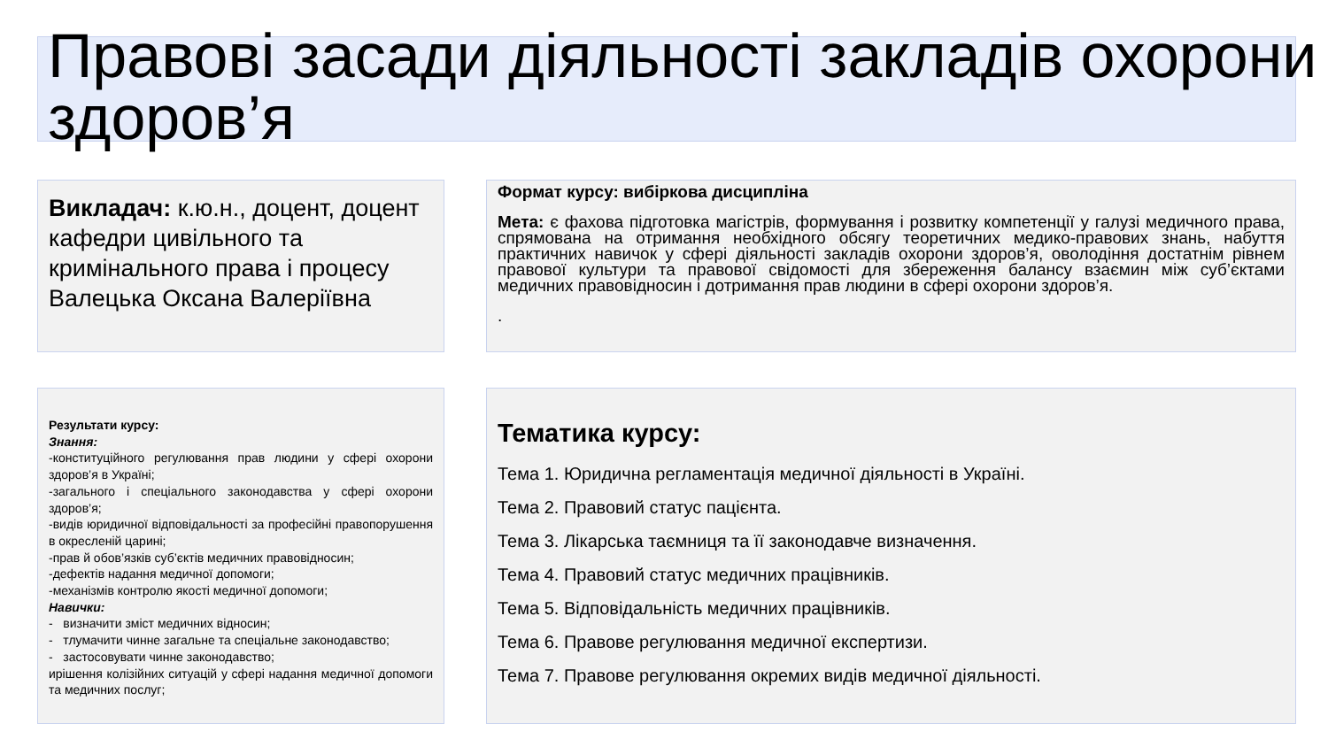Правові засади діяльності закладів охорони здоров’я
Викладач: к.ю.н., доцент, доцент кафедри цивільного та кримінального права і процесу
Валецька Оксана Валеріївна
Формат курсу: вибіркова дисципліна
Мета: є фахова підготовка магістрів, формування і розвитку компетенції у галузі медичного права, спрямована на отримання необхідного обсягу теоретичних медико-правових знань, набуття практичних навичок у сфері діяльності закладів охорони здоров’я, оволодіння достатнім рівнем правової культури та правової свідомості для збереження балансу взаємин між суб’єктами медичних правовідносин і дотримання прав людини в сфері охорони здоров’я.
.
Результати курсу:
Знання:
-конституційного регулювання прав людини у сфері охорони здоров’я в Україні;
-загального і спеціального законодавства у сфері охорони здоров’я;
-видів юридичної відповідальності за професійні правопорушення в окресленій царині;
-прав й обов’язків суб’єктів медичних правовідносин;
-дефектів надання медичної допомоги;
-механізмів контролю якості медичної допомоги;
Навички:
- визначити зміст медичних відносин;
- тлумачити чинне загальне та спеціальне законодавство;
- застосовувати чинне законодавство;
ирішення колізійних ситуацій у сфері надання медичної допомоги та медичних послуг;
Тематика курсу:
Тема 1. Юридична регламентація медичної діяльності в Україні.
Тема 2. Правовий статус пацієнта.
Тема 3. Лікарська таємниця та її законодавче визначення.
Тема 4. Правовий статус медичних працівників.
Тема 5. Відповідальність медичних працівників.
Тема 6. Правове регулювання медичної експертизи.
Тема 7. Правове регулювання окремих видів медичної діяльності.